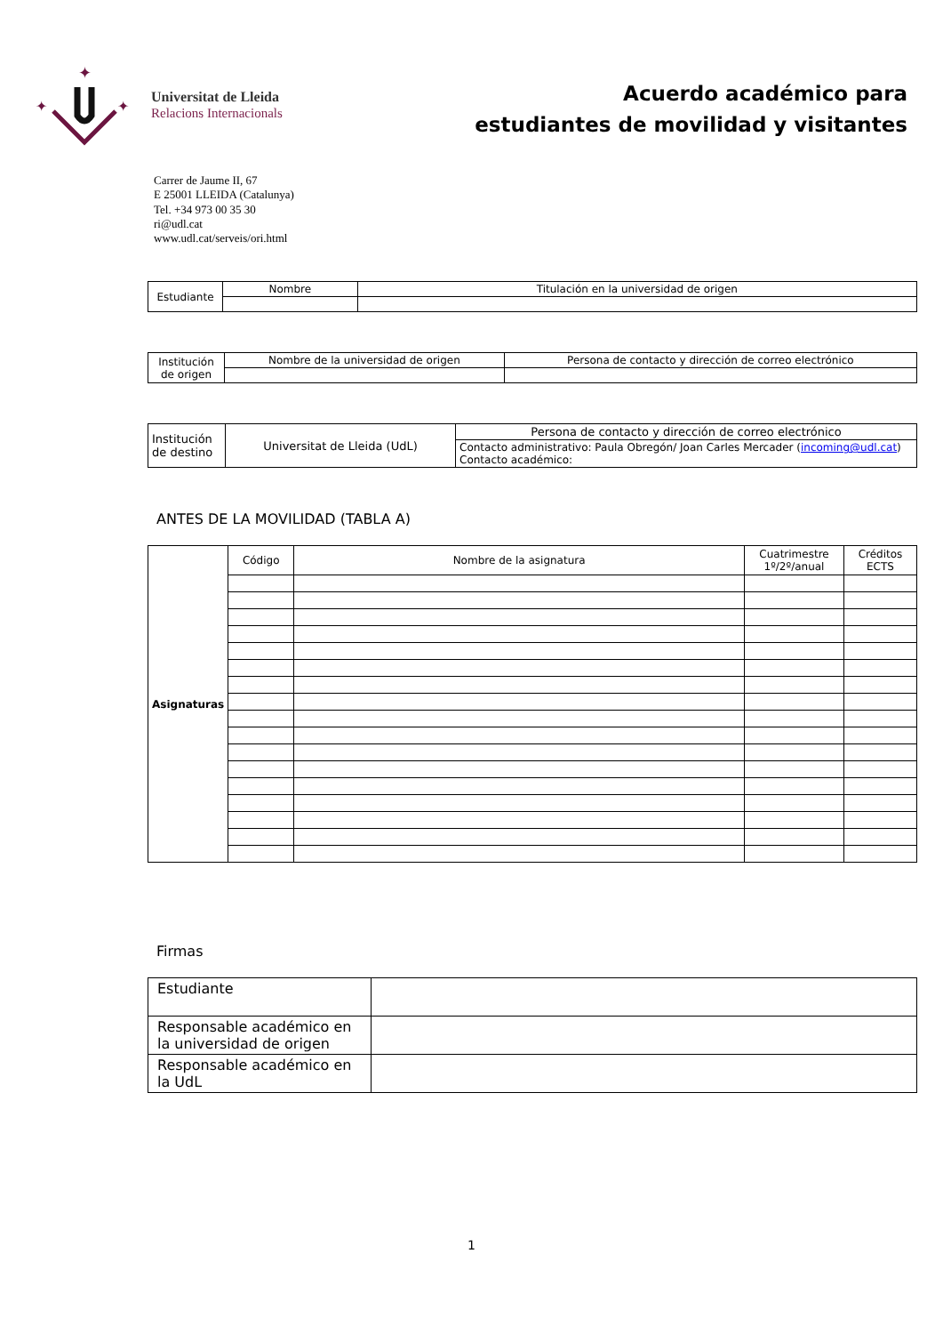✦
✦
✦
Universitat de Lleida
Relacions Internacionals
Acuerdo académico para
estudiantes de movilidad y visitantes
Carrer de Jaume II, 67
E 25001 LLEIDA (Catalunya)
Tel. +34 973 00 35 30
ri@udl.cat
www.udl.cat/serveis/ori.html
| Estudiante | Nombre | Titulación en la universidad de origen |
| Institución de origen | Nombre de la universidad de origen | Persona de contacto y dirección de correo electrónico |
| Institución de destino | Universitat de Lleida (UdL) | Persona de contacto y dirección de correo electrónico |
| | | Contacto administrativo: Paula Obregón/ Joan Carles Mercader ( incoming@udl.cat ) Contacto académico: |
ANTES DE LA MOVILIDAD (TABLA A)
| Asignaturas | Código | Nombre de la asignatura | Cuatrimestre 1º/2º/anual | Créditos ECTS |
Firmas
| Estudiante | |
| Responsable académico en la universidad de origen | |
| Responsable académico en la UdL | |
1